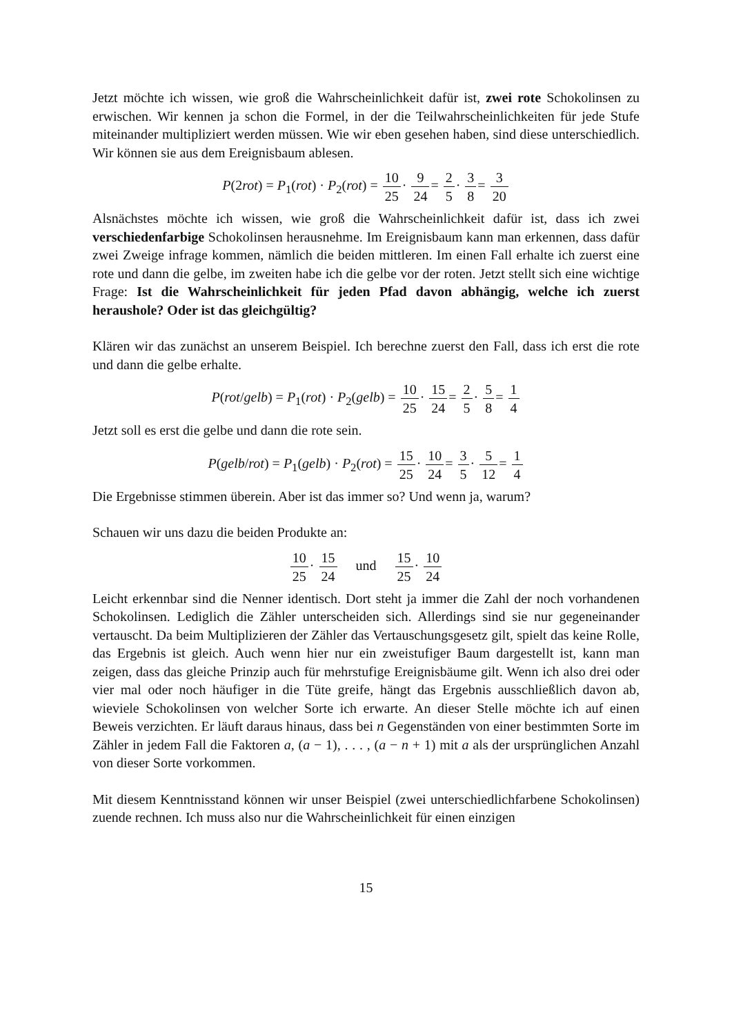Jetzt möchte ich wissen, wie groß die Wahrscheinlichkeit dafür ist, zwei rote Schokolinsen zu erwischen. Wir kennen ja schon die Formel, in der die Teilwahrscheinlichkeiten für jede Stufe miteinander multipliziert werden müssen. Wie wir eben gesehen haben, sind diese unterschiedlich. Wir können sie aus dem Ereignisbaum ablesen.
P(2rot) = P<sub>1</sub>(rot) · P<sub>2</sub>(rot) = 10 25· 9 24= 2 5· 3 8= 3 20
Alsnächstes möchte ich wissen, wie groß die Wahrscheinlichkeit dafür ist, dass ich zwei verschiedenfarbige Schokolinsen herausnehme. Im Ereignisbaum kann man erkennen, dass dafür zwei Zweige infrage kommen, nämlich die beiden mittleren. Im einen Fall erhalte ich zuerst eine rote und dann die gelbe, im zweiten habe ich die gelbe vor der roten. Jetzt stellt sich eine wichtige Frage: Ist die Wahrscheinlichkeit für jeden Pfad davon abhängig, welche ich zuerst heraushole? Oder ist das gleichgültig?
Klären wir das zunächst an unserem Beispiel. Ich berechne zuerst den Fall, dass ich erst die rote und dann die gelbe erhalte.
P(rot/gelb) = P<sub>1</sub>(rot) · P<sub>2</sub>(gelb) = 10 25· 15 24= 2 5· 5 8= 1 4
Jetzt soll es erst die gelbe und dann die rote sein.
P(gelb/rot) = P<sub>1</sub>(gelb) · P<sub>2</sub>(rot) = 15 25· 10 24= 3 5· 5 12= 1 4
Die Ergebnisse stimmen überein. Aber ist das immer so? Und wenn ja, warum?
Schauen wir uns dazu die beiden Produkte an:
10 25· 15 24 und 15 25· 10 24
Leicht erkennbar sind die Nenner identisch. Dort steht ja immer die Zahl der noch vorhandenen Schokolinsen. Lediglich die Zähler unterscheiden sich. Allerdings sind sie nur gegeneinander vertauscht. Da beim Multiplizieren der Zähler das Vertauschungsgesetz gilt, spielt das keine Rolle, das Ergebnis ist gleich. Auch wenn hier nur ein zweistufiger Baum dargestellt ist, kann man zeigen, dass das gleiche Prinzip auch für mehrstufige Ereignisbäume gilt. Wenn ich also drei oder vier mal oder noch häufiger in die Tüte greife, hängt das Ergebnis ausschließlich davon ab, wieviele Schokolinsen von welcher Sorte ich erwarte. An dieser Stelle möchte ich auf einen Beweis verzichten. Er läuft daraus hinaus, dass bei n Gegenständen von einer bestimmten Sorte im Zähler in jedem Fall die Faktoren a, (a − 1), . . . , (a − n + 1) mit a als der ursprünglichen Anzahl von dieser Sorte vorkommen.
Mit diesem Kenntnisstand können wir unser Beispiel (zwei unterschiedlichfarbene Schokolinsen) zuende rechnen. Ich muss also nur die Wahrscheinlichkeit für einen einzigen
15